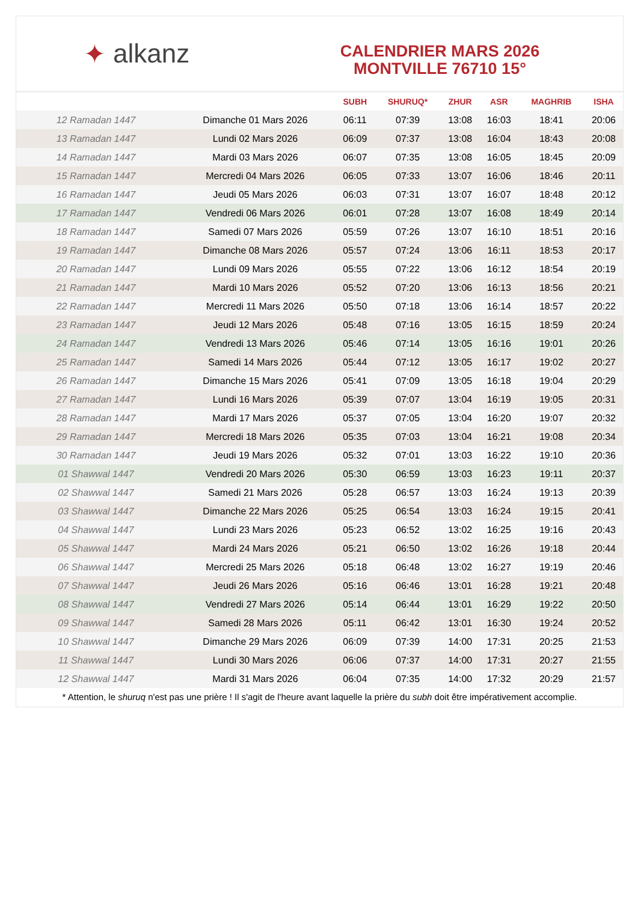✦ alkanz
CALENDRIER MARS 2026
MONTVILLE 76710 15°
| | | SUBH | SHURUQ* | ZHUR | ASR | MAGHRIB | ISHA |
| --- | --- | --- | --- | --- | --- | --- | --- |
| 12 Ramadan 1447 | Dimanche 01 Mars 2026 | 06:11 | 07:39 | 13:08 | 16:03 | 18:41 | 20:06 |
| 13 Ramadan 1447 | Lundi 02 Mars 2026 | 06:09 | 07:37 | 13:08 | 16:04 | 18:43 | 20:08 |
| 14 Ramadan 1447 | Mardi 03 Mars 2026 | 06:07 | 07:35 | 13:08 | 16:05 | 18:45 | 20:09 |
| 15 Ramadan 1447 | Mercredi 04 Mars 2026 | 06:05 | 07:33 | 13:07 | 16:06 | 18:46 | 20:11 |
| 16 Ramadan 1447 | Jeudi 05 Mars 2026 | 06:03 | 07:31 | 13:07 | 16:07 | 18:48 | 20:12 |
| 17 Ramadan 1447 | Vendredi 06 Mars 2026 | 06:01 | 07:28 | 13:07 | 16:08 | 18:49 | 20:14 |
| 18 Ramadan 1447 | Samedi 07 Mars 2026 | 05:59 | 07:26 | 13:07 | 16:10 | 18:51 | 20:16 |
| 19 Ramadan 1447 | Dimanche 08 Mars 2026 | 05:57 | 07:24 | 13:06 | 16:11 | 18:53 | 20:17 |
| 20 Ramadan 1447 | Lundi 09 Mars 2026 | 05:55 | 07:22 | 13:06 | 16:12 | 18:54 | 20:19 |
| 21 Ramadan 1447 | Mardi 10 Mars 2026 | 05:52 | 07:20 | 13:06 | 16:13 | 18:56 | 20:21 |
| 22 Ramadan 1447 | Mercredi 11 Mars 2026 | 05:50 | 07:18 | 13:06 | 16:14 | 18:57 | 20:22 |
| 23 Ramadan 1447 | Jeudi 12 Mars 2026 | 05:48 | 07:16 | 13:05 | 16:15 | 18:59 | 20:24 |
| 24 Ramadan 1447 | Vendredi 13 Mars 2026 | 05:46 | 07:14 | 13:05 | 16:16 | 19:01 | 20:26 |
| 25 Ramadan 1447 | Samedi 14 Mars 2026 | 05:44 | 07:12 | 13:05 | 16:17 | 19:02 | 20:27 |
| 26 Ramadan 1447 | Dimanche 15 Mars 2026 | 05:41 | 07:09 | 13:05 | 16:18 | 19:04 | 20:29 |
| 27 Ramadan 1447 | Lundi 16 Mars 2026 | 05:39 | 07:07 | 13:04 | 16:19 | 19:05 | 20:31 |
| 28 Ramadan 1447 | Mardi 17 Mars 2026 | 05:37 | 07:05 | 13:04 | 16:20 | 19:07 | 20:32 |
| 29 Ramadan 1447 | Mercredi 18 Mars 2026 | 05:35 | 07:03 | 13:04 | 16:21 | 19:08 | 20:34 |
| 30 Ramadan 1447 | Jeudi 19 Mars 2026 | 05:32 | 07:01 | 13:03 | 16:22 | 19:10 | 20:36 |
| 01 Shawwal 1447 | Vendredi 20 Mars 2026 | 05:30 | 06:59 | 13:03 | 16:23 | 19:11 | 20:37 |
| 02 Shawwal 1447 | Samedi 21 Mars 2026 | 05:28 | 06:57 | 13:03 | 16:24 | 19:13 | 20:39 |
| 03 Shawwal 1447 | Dimanche 22 Mars 2026 | 05:25 | 06:54 | 13:03 | 16:24 | 19:15 | 20:41 |
| 04 Shawwal 1447 | Lundi 23 Mars 2026 | 05:23 | 06:52 | 13:02 | 16:25 | 19:16 | 20:43 |
| 05 Shawwal 1447 | Mardi 24 Mars 2026 | 05:21 | 06:50 | 13:02 | 16:26 | 19:18 | 20:44 |
| 06 Shawwal 1447 | Mercredi 25 Mars 2026 | 05:18 | 06:48 | 13:02 | 16:27 | 19:19 | 20:46 |
| 07 Shawwal 1447 | Jeudi 26 Mars 2026 | 05:16 | 06:46 | 13:01 | 16:28 | 19:21 | 20:48 |
| 08 Shawwal 1447 | Vendredi 27 Mars 2026 | 05:14 | 06:44 | 13:01 | 16:29 | 19:22 | 20:50 |
| 09 Shawwal 1447 | Samedi 28 Mars 2026 | 05:11 | 06:42 | 13:01 | 16:30 | 19:24 | 20:52 |
| 10 Shawwal 1447 | Dimanche 29 Mars 2026 | 06:09 | 07:39 | 14:00 | 17:31 | 20:25 | 21:53 |
| 11 Shawwal 1447 | Lundi 30 Mars 2026 | 06:06 | 07:37 | 14:00 | 17:31 | 20:27 | 21:55 |
| 12 Shawwal 1447 | Mardi 31 Mars 2026 | 06:04 | 07:35 | 14:00 | 17:32 | 20:29 | 21:57 |
* Attention, le shuruq n'est pas une prière ! Il s'agit de l'heure avant laquelle la prière du subh doit être impérativement accomplie.